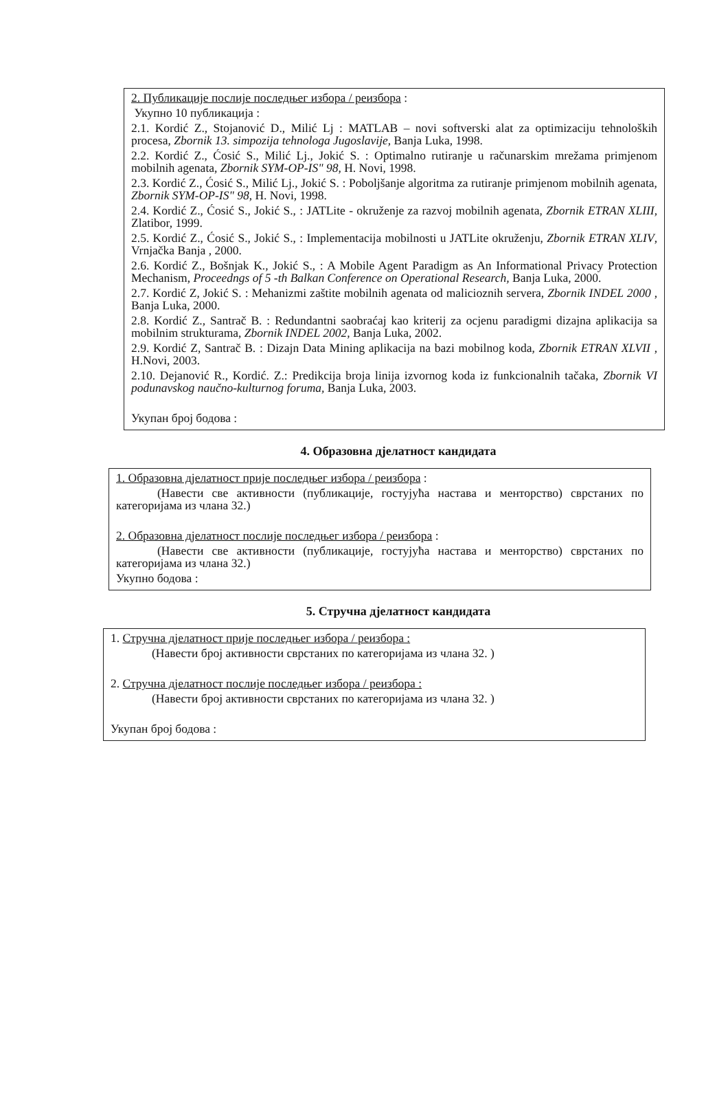2. Публикације послије последњег избора / реизбора :
Укупно 10 публикација :
2.1. Kordić Z., Stojanović D., Milić Lj : MATLAB – novi softverski alat za optimizaciju tehnoloških procesa, Zbornik 13. simpozija tehnologa Jugoslavije, Banja Luka, 1998.
2.2. Kordić Z., Ćosić S., Milić Lj., Jokić S. : Optimalno rutiranje u računarskim mrežama primjenom mobilnih agenata, Zbornik SYM-OP-IS" 98, H. Novi, 1998.
2.3. Kordić Z., Ćosić S., Milić Lj., Jokić S. : Poboljšanje algoritma za rutiranje primjenom mobilnih agenata, Zbornik SYM-OP-IS" 98, H. Novi, 1998.
2.4. Kordić Z., Ćosić S., Jokić S., : JATLite - okruženje za razvoj mobilnih agenata, Zbornik ETRAN XLIII, Zlatibor, 1999.
2.5. Kordić Z., Ćosić S., Jokić S., : Implementacija mobilnosti u JATLite okruženju, Zbornik ETRAN XLIV, Vrnjačka Banja , 2000.
2.6. Kordić Z., Bošnjak K., Jokić S., : A Mobile Agent Paradigm as An Informational Privacy Protection Mechanism, Proceedngs of 5 -th Balkan Conference on Operational Research, Banja Luka, 2000.
2.7. Kordić Z, Jokić S. : Mehanizmi zaštite mobilnih agenata od malicioznih servera, Zbornik INDEL 2000 , Banja Luka, 2000.
2.8. Kordić Z., Santrač B. : Redundantni saobraćaj kao kriterij za ocjenu paradigmi dizajna aplikacija sa mobilnim strukturama, Zbornik INDEL 2002, Banja Luka, 2002.
2.9. Kordić Z, Santrač B. : Dizajn Data Mining aplikacija na bazi mobilnog koda, Zbornik ETRAN XLVII , H.Novi, 2003.
2.10. Dejanović R., Kordić. Z.: Predikcija broja linija izvornog koda iz funkcionalnih tačaka, Zbornik VI podunavskog naučno-kulturnog foruma, Banja Luka, 2003.
Укупан број бодова :
4. Образовна дјелатност кандидата
1. Образовна дјелатност прије последњег избора / реизбора :
(Навести све активности (публикације, гостујућа настава и менторство) сврстаних по категоријама из члана 32.)
2. Образовна дјелатност послије последњег избора / реизбора :
(Навести све активности (публикације, гостујућа настава и менторство) сврстаних по категоријама из члана 32.)
Укупно бодова :
5. Стручна дјелатност кандидата
1. Стручна дјелатност прије последњег избора / реизбора :
(Навести број активности сврстаних по категоријама из члана 32. )
2. Стручна дјелатност послије последњег избора / реизбора :
(Навести број активности сврстаних по категоријама из члана 32. )
Укупан број бодова :